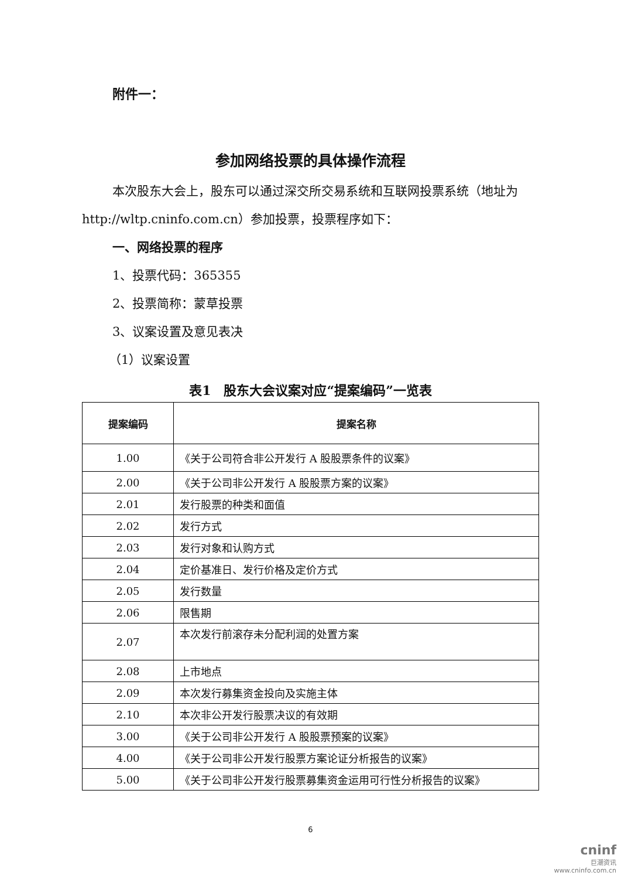附件一：
参加网络投票的具体操作流程
本次股东大会上，股东可以通过深交所交易系统和互联网投票系统（地址为 http://wltp.cninfo.com.cn）参加投票，投票程序如下：
一、网络投票的程序
1、投票代码：365355
2、投票简称：蒙草投票
3、议案设置及意见表决
（1）议案设置
表1　股东大会议案对应“提案编码”一览表
| 提案编码 | 提案名称 |
| --- | --- |
| 1.00 | 《关于公司符合非公开发行 A 股股票条件的议案》 |
| 2.00 | 《关于公司非公开发行 A 股股票方案的议案》 |
| 2.01 | 发行股票的种类和面值 |
| 2.02 | 发行方式 |
| 2.03 | 发行对象和认购方式 |
| 2.04 | 定价基准日、发行价格及定价方式 |
| 2.05 | 发行数量 |
| 2.06 | 限售期 |
| 2.07 | 本次发行前滚存未分配利润的处置方案 |
| 2.08 | 上市地点 |
| 2.09 | 本次发行募集资金投向及实施主体 |
| 2.10 | 本次非公开发行股票决议的有效期 |
| 3.00 | 《关于公司非公开发行 A 股股票预案的议案》 |
| 4.00 | 《关于公司非公开发行股票方案论证分析报告的议案》 |
| 5.00 | 《关于公司非公开发行股票募集资金运用可行性分析报告的议案》 |
6
cninf
巨潮资讯
www.cninfo.com.cn